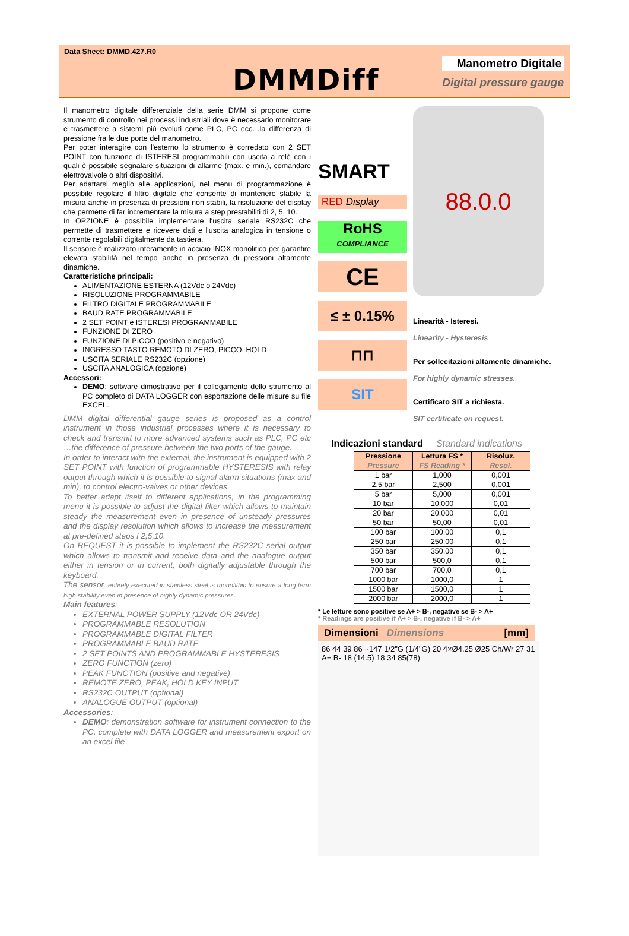Data Sheet: DMMD.427.R0
DMMDiff
Manometro Digitale
Digital pressure gauge
Il manometro digitale differenziale della serie DMM si propone come strumento di controllo nei processi industriali dove è necessario monitorare e trasmettere a sistemi più evoluti come PLC, PC ecc…la differenza di pressione fra le due porte del manometro.
Per poter interagire con l'esterno lo strumento è corredato con 2 SET POINT con funzione di ISTERESI programmabili con uscita a relè con i quali è possibile segnalare situazioni di allarme (max. e min.), comandare elettrovalvole o altri dispositivi.
Per adattarsi meglio alle applicazioni, nel menu di programmazione è possibile regolare il filtro digitale che consente di mantenere stabile la misura anche in presenza di pressioni non stabili, la risoluzione del display che permette di far incrementare la misura a step prestabiliti di 2, 5, 10.
In OPZIONE è possibile implementare l'uscita seriale RS232C che permette di trasmettere e ricevere dati e l'uscita analogica in tensione o corrente regolabili digitalmente da tastiera.
Il sensore è realizzato interamente in acciaio INOX monolitico per garantire elevata stabilità nel tempo anche in presenza di pressioni altamente dinamiche.
Caratteristiche principali:
ALIMENTAZIONE ESTERNA (12Vdc o 24Vdc)
RISOLUZIONE PROGRAMMABILE
FILTRO DIGITALE PROGRAMMABILE
BAUD RATE PROGRAMMABILE
2 SET POINT e ISTERESI PROGRAMMABILE
FUNZIONE DI ZERO
FUNZIONE DI PICCO (positivo e negativo)
INGRESSO TASTO REMOTO DI ZERO, PICCO, HOLD
USCITA SERIALE RS232C (opzione)
USCITA ANALOGICA (opzione)
Accessori:
DEMO: software dimostrativo per il collegamento dello strumento al PC completo di DATA LOGGER con esportazione delle misure su file EXCEL.
DMM digital differential gauge series is proposed as a control instrument in those industrial processes where it is necessary to check and transmit to more advanced systems such as PLC, PC etc …the difference of pressure between the two ports of the gauge.
In order to interact with the external, the instrument is equipped with 2 SET POINT with function of programmable HYSTERESIS with relay output through which it is possible to signal alarm situations (max and min), to control electro-valves or other devices.
To better adapt itself to different applications, in the programming menu it is possible to adjust the digital filter which allows to maintain steady the measurement even in presence of unsteady pressures and the display resolution which allows to increase the measurement at pre-defined steps f 2,5,10.
On REQUEST it is possible to implement the RS232C serial output which allows to transmit and receive data and the analogue output either in tension or in current, both digitally adjustable through the keyboard.
The sensor, entirely executed in stainless steel is monolithic to ensure a long term high stability even in presence of highly dynamic pressures.
Main features:
EXTERNAL POWER SUPPLY (12Vdc OR 24Vdc)
PROGRAMMABLE RESOLUTION
PROGRAMMABLE DIGITAL FILTER
PROGRAMMABLE BAUD RATE
2 SET POINTS AND PROGRAMMABLE HYSTERESIS
ZERO FUNCTION (zero)
PEAK FUNCTION (positive and negative)
REMOTE ZERO, PEAK, HOLD KEY INPUT
RS232C OUTPUT (optional)
ANALOGUE OUTPUT (optional)
Accessories:
DEMO: demonstration software for instrument connection to the PC, complete with DATA LOGGER and measurement export on an excel file
SMART
RED Display
RoHS
COMPLIANCE
CE
≤ ± 0.15%
⊓⊓
SIT
88.0.0
Linearità - Isteresi.
Linearity - Hysteresis
Per sollecitazioni altamente dinamiche.
For highly dynamic stresses.
Certificato SIT a richiesta.
SIT certificate on request.
Indicazioni standard Standard indications
| Pressione | Lettura FS * | Risoluz. |
| --- | --- | --- |
| Pressure | FS Reading * | Resol. |
| 1 bar | 1,000 | 0,001 |
| 2,5 bar | 2,500 | 0,001 |
| 5 bar | 5,000 | 0,001 |
| 10 bar | 10,000 | 0,01 |
| 20 bar | 20,000 | 0,01 |
| 50 bar | 50,00 | 0,01 |
| 100 bar | 100,00 | 0,1 |
| 250 bar | 250,00 | 0,1 |
| 350 bar | 350,00 | 0,1 |
| 500 bar | 500,0 | 0,1 |
| 700 bar | 700,0 | 0,1 |
| 1000 bar | 1000,0 | 1 |
| 1500 bar | 1500,0 | 1 |
| 2000 bar | 2000,0 | 1 |
* Le letture sono positive se A+ > B-, negative se B- > A+
* Readings are positive if A+ > B-, negative if B- > A+
Dimensioni Dimensions [mm]
86 44 39 86 ~147 1/2"G (1/4"G) 20 4×Ø4.25 Ø25 Ch/Wr 27 31 A+ B- 18 (14.5) 18 34 85(78)